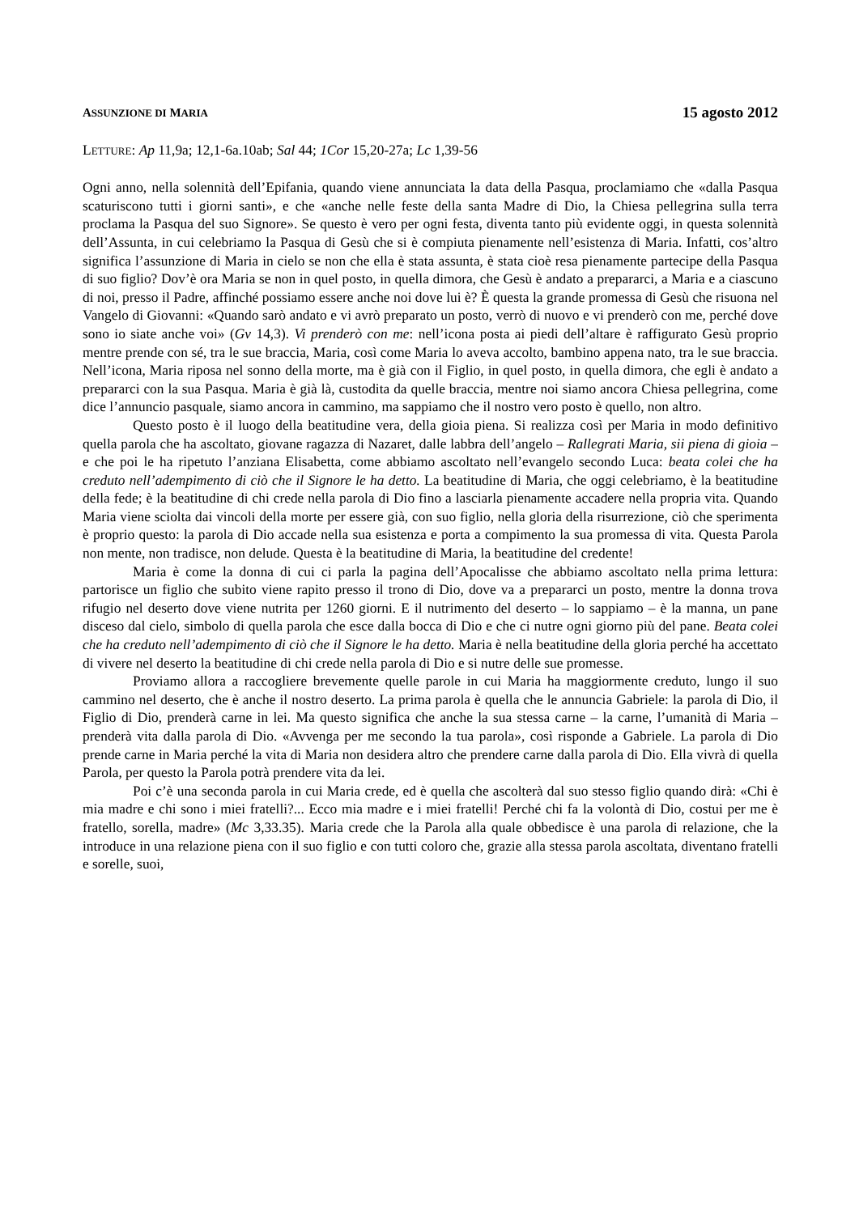ASSUNZIONE DI MARIA 15 agosto 2012
LETTURE: Ap 11,9a; 12,1-6a.10ab; Sal 44; 1Cor 15,20-27a; Lc 1,39-56
Ogni anno, nella solennità dell’Epifania, quando viene annunciata la data della Pasqua, proclamiamo che «dalla Pasqua scaturiscono tutti i giorni santi», e che «anche nelle feste della santa Madre di Dio, la Chiesa pellegrina sulla terra proclama la Pasqua del suo Signore». Se questo è vero per ogni festa, diventa tanto più evidente oggi, in questa solennità dell’Assunta, in cui celebriamo la Pasqua di Gesù che si è compiuta pienamente nell’esistenza di Maria. Infatti, cos’altro significa l’assunzione di Maria in cielo se non che ella è stata assunta, è stata cioè resa pienamente partecipe della Pasqua di suo figlio? Dov’è ora Maria se non in quel posto, in quella dimora, che Gesù è andato a prepararci, a Maria e a ciascuno di noi, presso il Padre, affinché possiamo essere anche noi dove lui è? È questa la grande promessa di Gesù che risuona nel Vangelo di Giovanni: «Quando sarò andato e vi avrò preparato un posto, verrò di nuovo e vi prenderò con me, perché dove sono io siate anche voi» (Gv 14,3). Vi prenderò con me: nell’icona posta ai piedi dell’altare è raffigurato Gesù proprio mentre prende con sé, tra le sue braccia, Maria, così come Maria lo aveva accolto, bambino appena nato, tra le sue braccia. Nell’icona, Maria riposa nel sonno della morte, ma è già con il Figlio, in quel posto, in quella dimora, che egli è andato a prepararci con la sua Pasqua. Maria è già là, custodita da quelle braccia, mentre noi siamo ancora Chiesa pellegrina, come dice l’annuncio pasquale, siamo ancora in cammino, ma sappiamo che il nostro vero posto è quello, non altro.
Questo posto è il luogo della beatitudine vera, della gioia piena. Si realizza così per Maria in modo definitivo quella parola che ha ascoltato, giovane ragazza di Nazaret, dalle labbra dell’angelo – Rallegrati Maria, sii piena di gioia – e che poi le ha ripetuto l’anziana Elisabetta, come abbiamo ascoltato nell’evangelo secondo Luca: beata colei che ha creduto nell’adempimento di ciò che il Signore le ha detto. La beatitudine di Maria, che oggi celebriamo, è la beatitudine della fede; è la beatitudine di chi crede nella parola di Dio fino a lasciarla pienamente accadere nella propria vita. Quando Maria viene sciolta dai vincoli della morte per essere già, con suo figlio, nella gloria della risurrezione, ciò che sperimenta è proprio questo: la parola di Dio accade nella sua esistenza e porta a compimento la sua promessa di vita. Questa Parola non mente, non tradisce, non delude. Questa è la beatitudine di Maria, la beatitudine del credente!
Maria è come la donna di cui ci parla la pagina dell’Apocalisse che abbiamo ascoltato nella prima lettura: partorisce un figlio che subito viene rapito presso il trono di Dio, dove va a prepararci un posto, mentre la donna trova rifugio nel deserto dove viene nutrita per 1260 giorni. E il nutrimento del deserto – lo sappiamo – è la manna, un pane disceso dal cielo, simbolo di quella parola che esce dalla bocca di Dio e che ci nutre ogni giorno più del pane. Beata colei che ha creduto nell’adempimento di ciò che il Signore le ha detto. Maria è nella beatitudine della gloria perché ha accettato di vivere nel deserto la beatitudine di chi crede nella parola di Dio e si nutre delle sue promesse.
Proviamo allora a raccogliere brevemente quelle parole in cui Maria ha maggiormente creduto, lungo il suo cammino nel deserto, che è anche il nostro deserto. La prima parola è quella che le annuncia Gabriele: la parola di Dio, il Figlio di Dio, prenderà carne in lei. Ma questo significa che anche la sua stessa carne – la carne, l’umanità di Maria – prenderà vita dalla parola di Dio. «Avvenga per me secondo la tua parola», così risponde a Gabriele. La parola di Dio prende carne in Maria perché la vita di Maria non desidera altro che prendere carne dalla parola di Dio. Ella vivrà di quella Parola, per questo la Parola potrà prendere vita da lei.
Poi c’è una seconda parola in cui Maria crede, ed è quella che ascolterà dal suo stesso figlio quando dirà: «Chi è mia madre e chi sono i miei fratelli?... Ecco mia madre e i miei fratelli! Perché chi fa la volontà di Dio, costui per me è fratello, sorella, madre» (Mc 3,33.35). Maria crede che la Parola alla quale obbedisce è una parola di relazione, che la introduce in una relazione piena con il suo figlio e con tutti coloro che, grazie alla stessa parola ascoltata, diventano fratelli e sorelle, suoi,